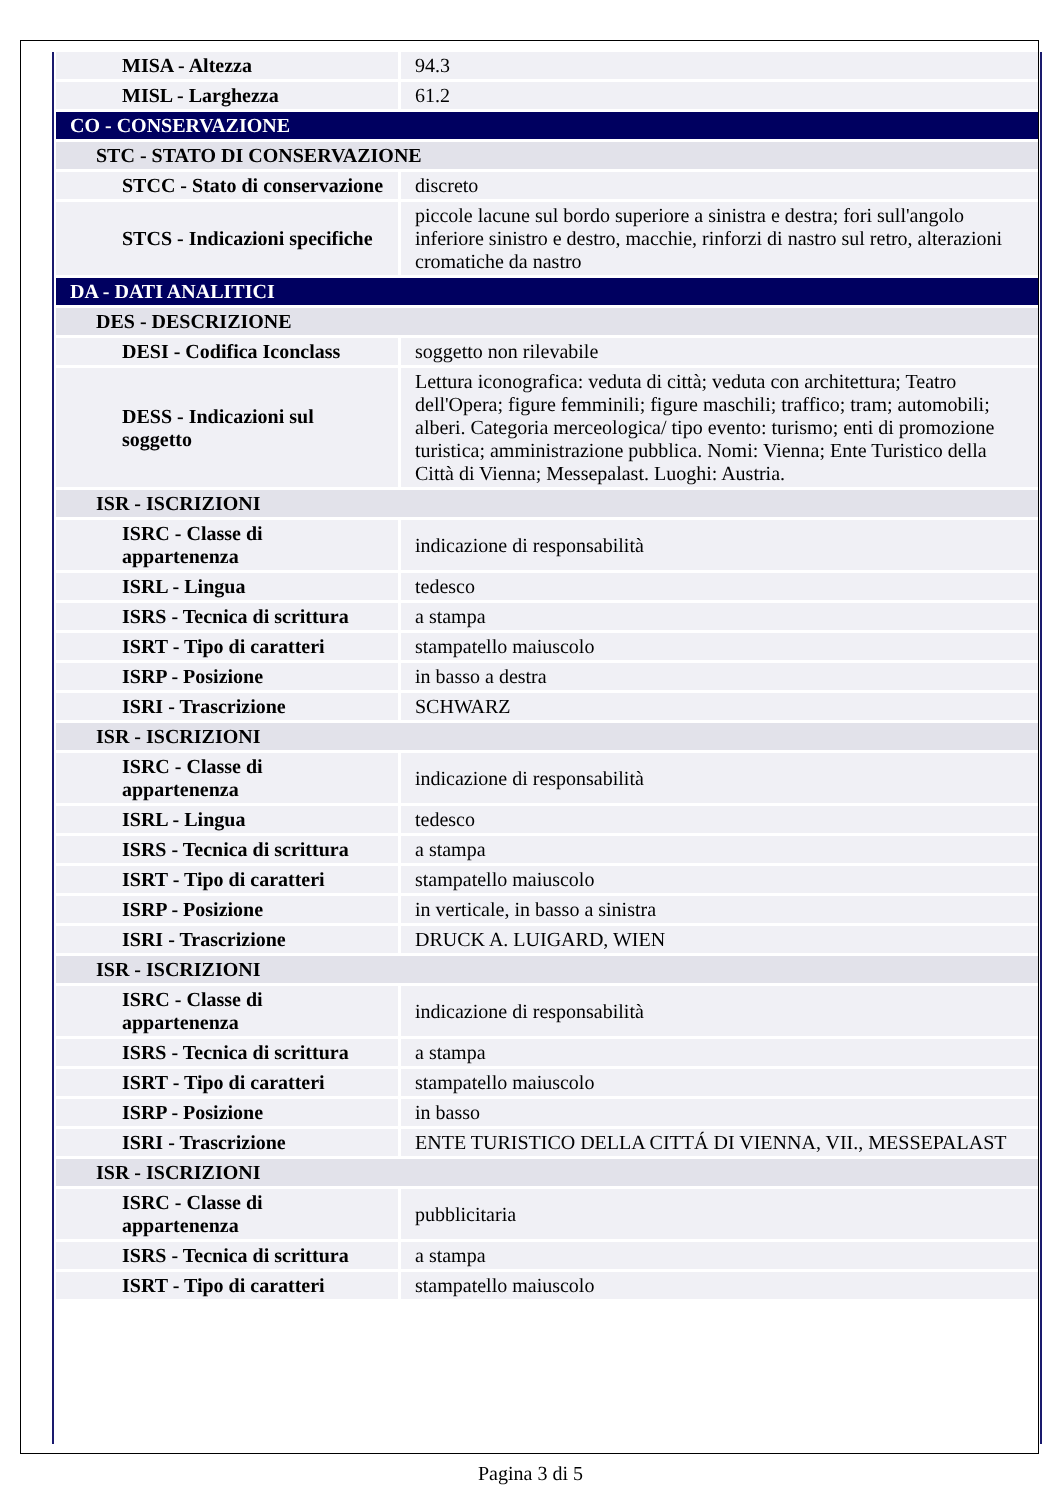| MISA - Altezza | 94.3 |
| MISL - Larghezza | 61.2 |
| CO - CONSERVAZIONE | |
| STC - STATO DI CONSERVAZIONE | |
| STCC - Stato di conservazione | discreto |
| STCS - Indicazioni specifiche | piccole lacune sul bordo superiore a sinistra e destra; fori sull'angolo inferiore sinistro e destro, macchie, rinforzi di nastro sul retro, alterazioni cromatiche da nastro |
| DA - DATI ANALITICI | |
| DES - DESCRIZIONE | |
| DESI - Codifica Iconclass | soggetto non rilevabile |
| DESS - Indicazioni sul soggetto | Lettura iconografica: veduta di città; veduta con architettura; Teatro dell'Opera; figure femminili; figure maschili; traffico; tram; automobili; alberi. Categoria merceologica/ tipo evento: turismo; enti di promozione turistica; amministrazione pubblica. Nomi: Vienna; Ente Turistico della Città di Vienna; Messepalast. Luoghi: Austria. |
| ISR - ISCRIZIONI | |
| ISRC - Classe di appartenenza | indicazione di responsabilità |
| ISRL - Lingua | tedesco |
| ISRS - Tecnica di scrittura | a stampa |
| ISRT - Tipo di caratteri | stampatello maiuscolo |
| ISRP - Posizione | in basso a destra |
| ISRI - Trascrizione | SCHWARZ |
| ISR - ISCRIZIONI | |
| ISRC - Classe di appartenenza | indicazione di responsabilità |
| ISRL - Lingua | tedesco |
| ISRS - Tecnica di scrittura | a stampa |
| ISRT - Tipo di caratteri | stampatello maiuscolo |
| ISRP - Posizione | in verticale, in basso a sinistra |
| ISRI - Trascrizione | DRUCK A. LUIGARD, WIEN |
| ISR - ISCRIZIONI | |
| ISRC - Classe di appartenenza | indicazione di responsabilità |
| ISRS - Tecnica di scrittura | a stampa |
| ISRT - Tipo di caratteri | stampatello maiuscolo |
| ISRP - Posizione | in basso |
| ISRI - Trascrizione | ENTE TURISTICO DELLA CITTÁ DI VIENNA, VII., MESSEPALAST |
| ISR - ISCRIZIONI | |
| ISRC - Classe di appartenenza | pubblicitaria |
| ISRS - Tecnica di scrittura | a stampa |
| ISRT - Tipo di caratteri | stampatello maiuscolo |
Pagina 3 di 5